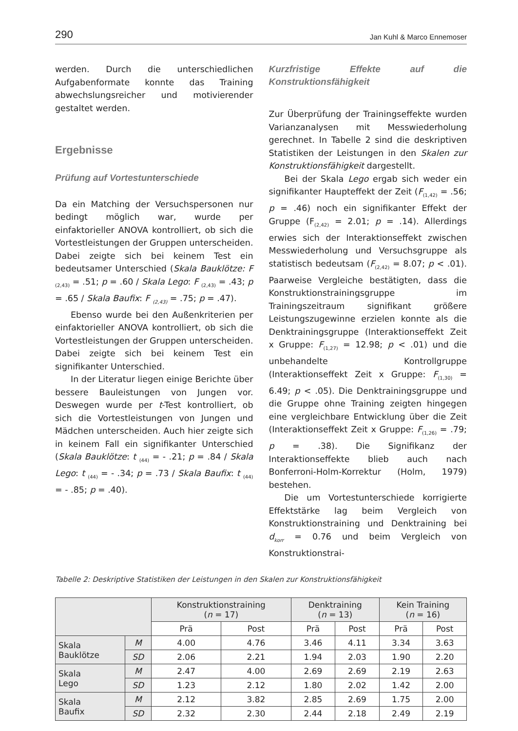290 Jan Kuhl & Marco Ennemoser
werden. Durch die unterschiedlichen Aufgabenformate konnte das Training abwechslungsreicher und motivierender gestaltet werden.
Ergebnisse
Prüfung auf Vortestunterschiede
Da ein Matching der Versuchspersonen nur bedingt möglich war, wurde per einfaktorieller ANOVA kontrolliert, ob sich die Vortestleistungen der Gruppen unterscheiden. Dabei zeigte sich bei keinem Test ein bedeutsamer Unterschied (Skala Bauklötze: F <sub>(2,43)</sub> = .51; p = .60 / Skala Lego: F <sub>(2,43)</sub> = .43; p = .65 / Skala Baufix: F <sub>(2,43)</sub> = .75; p = .47).
Ebenso wurde bei den Außenkriterien per einfaktorieller ANOVA kontrolliert, ob sich die Vortestleistungen der Gruppen unterscheiden. Dabei zeigte sich bei keinem Test ein signifikanter Unterschied.
In der Literatur liegen einige Berichte über bessere Bauleistungen von Jungen vor. Deswegen wurde per t-Test kontrolliert, ob sich die Vortestleistungen von Jungen und Mädchen unterscheiden. Auch hier zeigte sich in keinem Fall ein signifikanter Unterschied (Skala Bauklötze: t <sub>(44)</sub> = - .21; p = .84 / Skala Lego: t <sub>(44)</sub> = - .34; p = .73 / Skala Baufix: t <sub>(44)</sub> = - .85; p = .40).
Kurzfristige Effekte auf die Konstruktionsfähigkeit
Zur Überprüfung der Trainingseffekte wurden Varianzanalysen mit Messwiederholung gerechnet. In Tabelle 2 sind die deskriptiven Statistiken der Leistungen in den Skalen zur Konstruktionsfähigkeit dargestellt.
Bei der Skala Lego ergab sich weder ein signifikanter Haupteffekt der Zeit (F<sub>(1,42)</sub> = .56; p = .46) noch ein signifikanter Effekt der Gruppe (F<sub>(2,42)</sub> = 2.01; p = .14). Allerdings erwies sich der Interaktionseffekt zwischen Messwiederholung und Versuchsgruppe als statistisch bedeutsam (F<sub>(2,42)</sub> = 8.07; p < .01). Paarweise Vergleiche bestätigten, dass die Konstruktionstrainingsgruppe im Trainingszeitraum signifikant größere Leistungszugewinne erzielen konnte als die Denktrainingsgruppe (Interaktionseffekt Zeit x Gruppe: F<sub>(1,27)</sub> = 12.98; p < .01) und die unbehandelte Kontrollgruppe (Interaktionseffekt Zeit x Gruppe: F<sub>(1,30)</sub> = 6.49; p < .05). Die Denktrainingsgruppe und die Gruppe ohne Training zeigten hingegen eine vergleichbare Entwicklung über die Zeit (Interaktionseffekt Zeit x Gruppe: F<sub>(1,26)</sub> = .79; p = .38). Die Signifikanz der Interaktionseffekte blieb auch nach Bonferroni-Holm-Korrektur (Holm, 1979) bestehen.
Die um Vortestunterschiede korrigierte Effektstärke lag beim Vergleich von Konstruktionstraining und Denktraining bei d<sub>korr</sub> = 0.76 und beim Vergleich von Konstruktionstrai-
Tabelle 2: Deskriptive Statistiken der Leistungen in den Skalen zur Konstruktionsfähigkeit
| | | Konstruktionstraining ( n = 17) | | Denktraining ( n = 13) | | Kein Training ( n = 16) | |
| --- | --- | --- | --- | --- | --- | --- | --- |
| | | Prä | Post | Prä | Post | Prä | Post |
| Skala Bauklötze | M | 4.00 | 4.76 | 3.46 | 4.11 | 3.34 | 3.63 |
| | SD | 2.06 | 2.21 | 1.94 | 2.03 | 1.90 | 2.20 |
| Skala Lego | M | 2.47 | 4.00 | 2.69 | 2.69 | 2.19 | 2.63 |
| | SD | 1.23 | 2.12 | 1.80 | 2.02 | 1.42 | 2.00 |
| Skala Baufix | M | 2.12 | 3.82 | 2.85 | 2.69 | 1.75 | 2.00 |
| | SD | 2.32 | 2.30 | 2.44 | 2.18 | 2.49 | 2.19 |